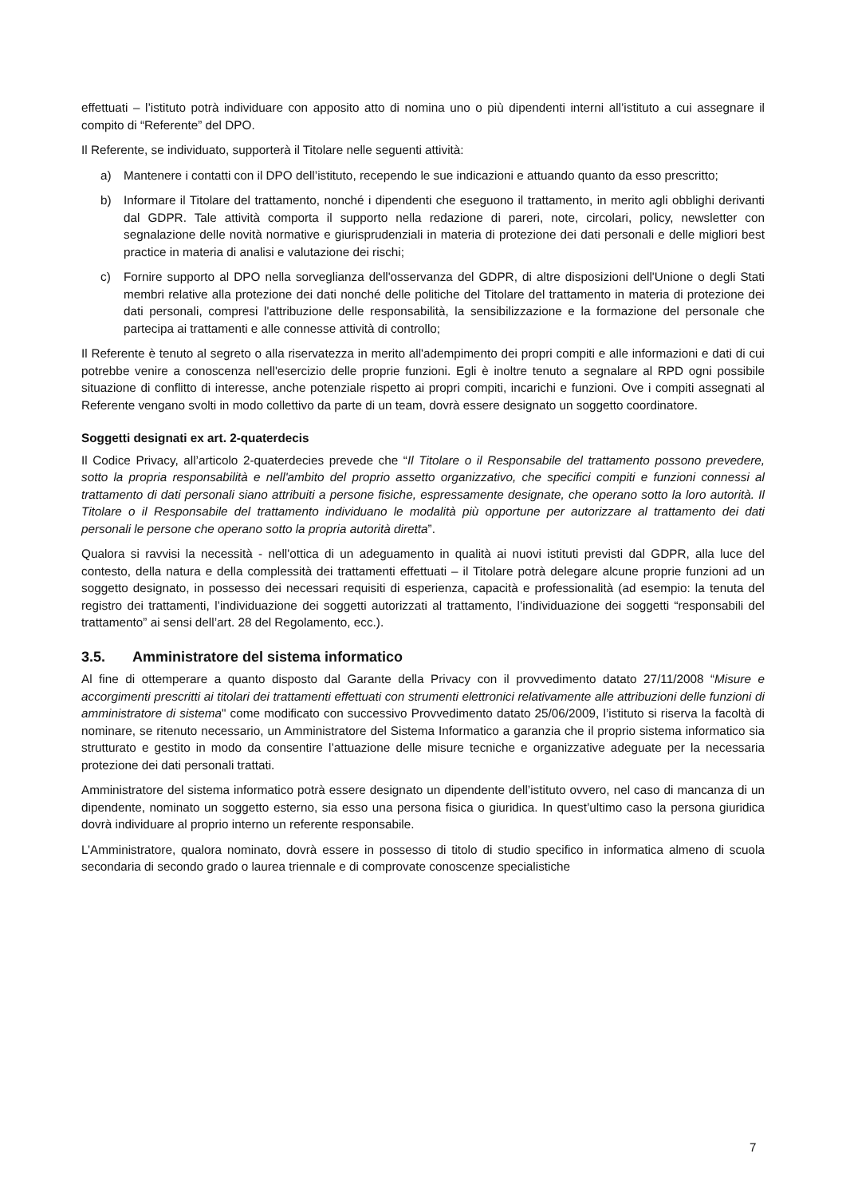effettuati – l’istituto potrà individuare con apposito atto di nomina uno o più dipendenti interni all’istituto a cui assegnare il compito di “Referente” del DPO.
Il Referente, se individuato, supporterà il Titolare nelle seguenti attività:
a) Mantenere i contatti con il DPO dell’istituto, recependo le sue indicazioni e attuando quanto da esso prescritto;
b) Informare il Titolare del trattamento, nonché i dipendenti che eseguono il trattamento, in merito agli obblighi derivanti dal GDPR. Tale attività comporta il supporto nella redazione di pareri, note, circolari, policy, newsletter con segnalazione delle novità normative e giurisprudenziali in materia di protezione dei dati personali e delle migliori best practice in materia di analisi e valutazione dei rischi;
c) Fornire supporto al DPO nella sorveglianza dell'osservanza del GDPR, di altre disposizioni dell'Unione o degli Stati membri relative alla protezione dei dati nonché delle politiche del Titolare del trattamento in materia di protezione dei dati personali, compresi l'attribuzione delle responsabilità, la sensibilizzazione e la formazione del personale che partecipa ai trattamenti e alle connesse attività di controllo;
Il Referente è tenuto al segreto o alla riservatezza in merito all'adempimento dei propri compiti e alle informazioni e dati di cui potrebbe venire a conoscenza nell'esercizio delle proprie funzioni. Egli è inoltre tenuto a segnalare al RPD ogni possibile situazione di conflitto di interesse, anche potenziale rispetto ai propri compiti, incarichi e funzioni. Ove i compiti assegnati al Referente vengano svolti in modo collettivo da parte di un team, dovrà essere designato un soggetto coordinatore.
Soggetti designati ex art. 2-quaterdecis
Il Codice Privacy, all’articolo 2-quaterdecies prevede che “Il Titolare o il Responsabile del trattamento possono prevedere, sotto la propria responsabilità e nell'ambito del proprio assetto organizzativo, che specifici compiti e funzioni connessi al trattamento di dati personali siano attribuiti a persone fisiche, espressamente designate, che operano sotto la loro autorità. Il Titolare o il Responsabile del trattamento individuano le modalità più opportune per autorizzare al trattamento dei dati personali le persone che operano sotto la propria autorità diretta”.
Qualora si ravvisi la necessità - nell'ottica di un adeguamento in qualità ai nuovi istituti previsti dal GDPR, alla luce del contesto, della natura e della complessità dei trattamenti effettuati – il Titolare potrà delegare alcune proprie funzioni ad un soggetto designato, in possesso dei necessari requisiti di esperienza, capacità e professionalità (ad esempio: la tenuta del registro dei trattamenti, l’individuazione dei soggetti autorizzati al trattamento, l’individuazione dei soggetti “responsabili del trattamento” ai sensi dell’art. 28 del Regolamento, ecc.).
3.5. Amministratore del sistema informatico
Al fine di ottemperare a quanto disposto dal Garante della Privacy con il provvedimento datato 27/11/2008 “Misure e accorgimenti prescritti ai titolari dei trattamenti effettuati con strumenti elettronici relativamente alle attribuzioni delle funzioni di amministratore di sistema" come modificato con successivo Provvedimento datato 25/06/2009, l’istituto si riserva la facoltà di nominare, se ritenuto necessario, un Amministratore del Sistema Informatico a garanzia che il proprio sistema informatico sia strutturato e gestito in modo da consentire l’attuazione delle misure tecniche e organizzative adeguate per la necessaria protezione dei dati personali trattati.
Amministratore del sistema informatico potrà essere designato un dipendente dell’istituto ovvero, nel caso di mancanza di un dipendente, nominato un soggetto esterno, sia esso una persona fisica o giuridica. In quest’ultimo caso la persona giuridica dovrà individuare al proprio interno un referente responsabile.
L’Amministratore, qualora nominato, dovrà essere in possesso di titolo di studio specifico in informatica almeno di scuola secondaria di secondo grado o laurea triennale e di comprovate conoscenze specialistiche
7